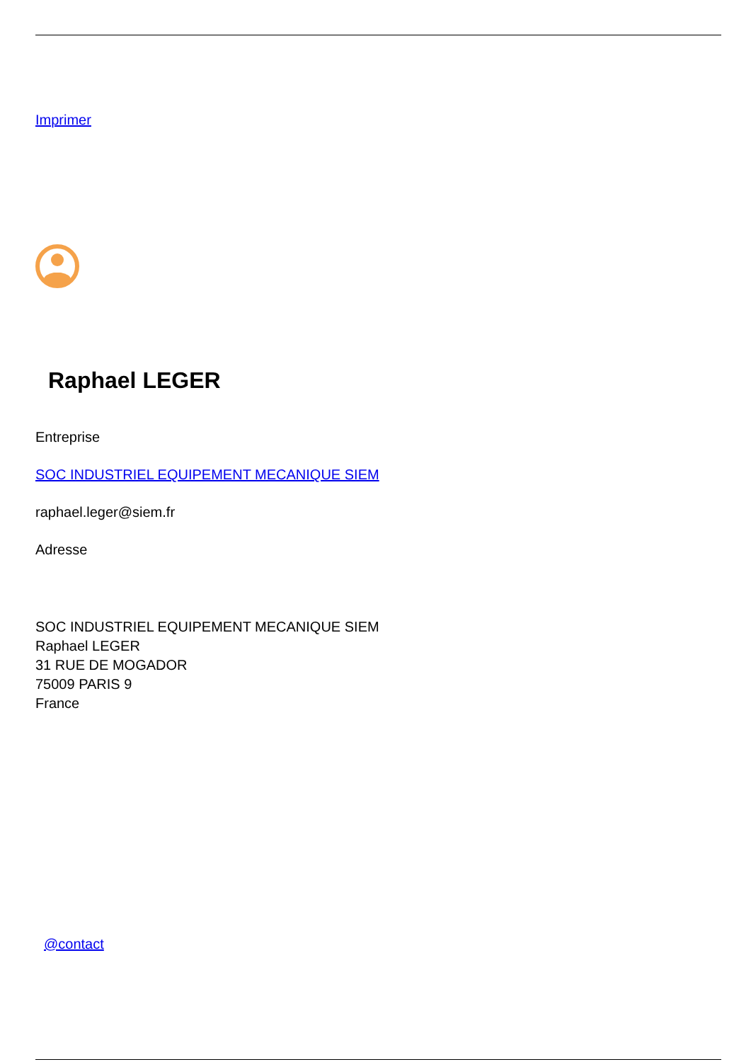Imprimer
Raphael LEGER
Entreprise
SOC INDUSTRIEL EQUIPEMENT MECANIQUE SIEM
raphael.leger@siem.fr
Adresse
SOC INDUSTRIEL EQUIPEMENT MECANIQUE SIEM
Raphael LEGER
31 RUE DE MOGADOR
75009 PARIS 9
France
@contact